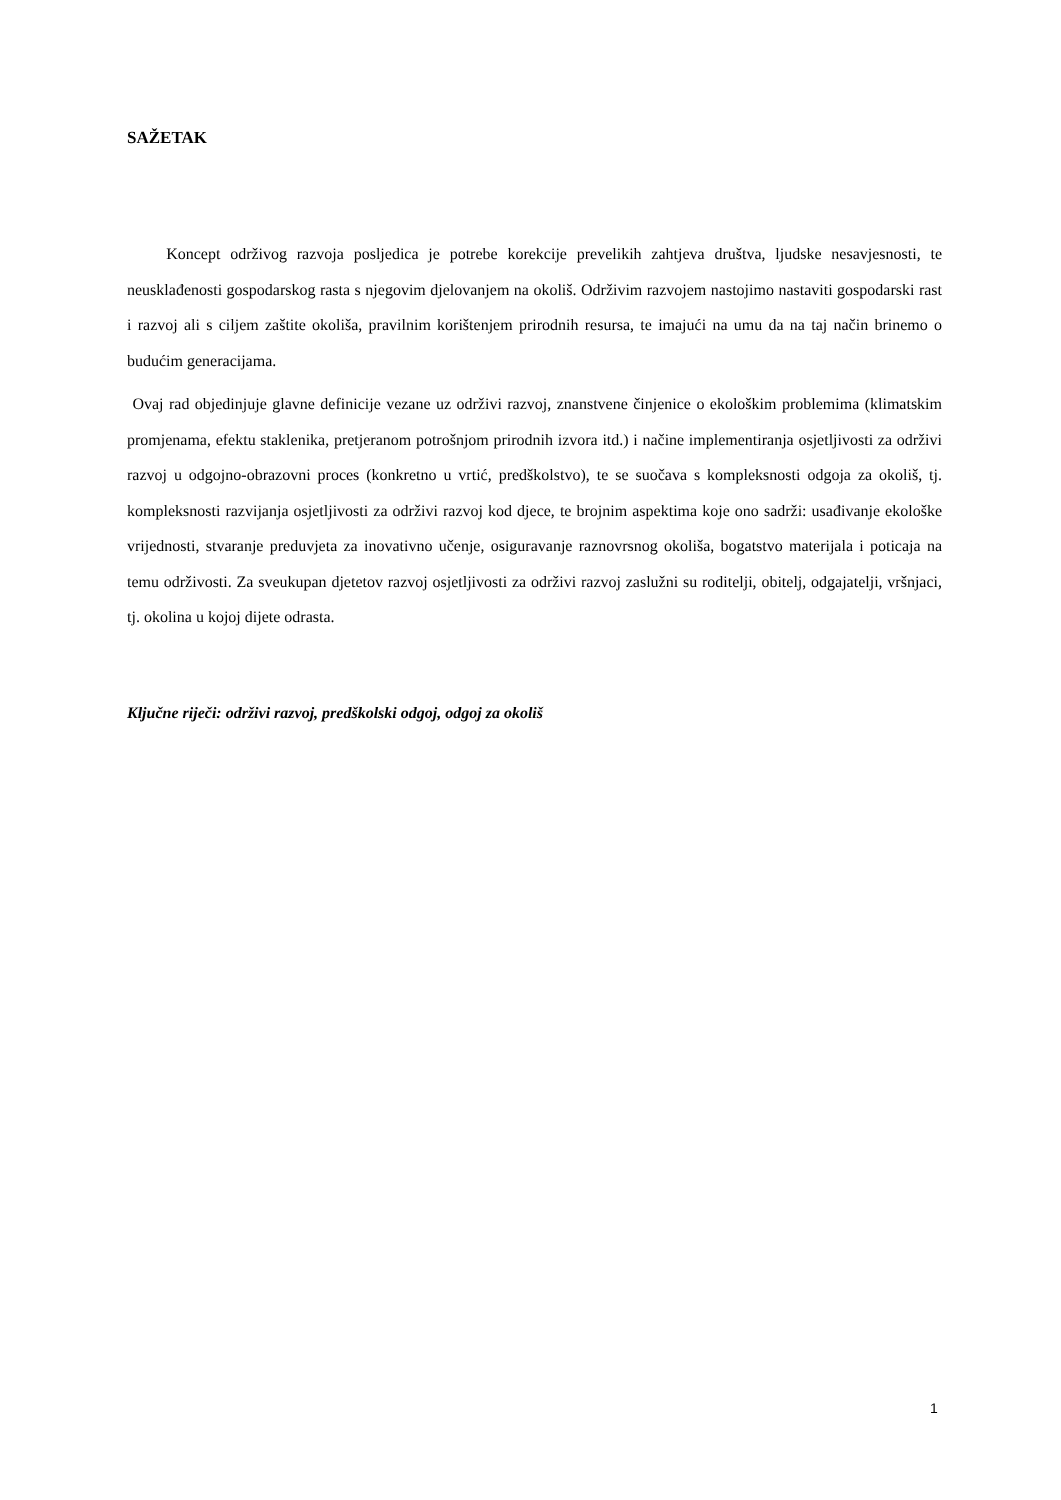SAŽETAK
Koncept održivog razvoja posljedica je potrebe korekcije prevelikih zahtjeva društva, ljudske nesavjesnosti, te neusklađenosti gospodarskog rasta s njegovim djelovanjem na okoliš. Održivim razvojem nastojimo nastaviti gospodarski rast i razvoj ali s ciljem zaštite okoliša, pravilnim korištenjem prirodnih resursa, te imajući na umu da na taj način brinemo o budućim generacijama.
Ovaj rad objedinjuje glavne definicije vezane uz održivi razvoj, znanstvene činjenice o ekološkim problemima (klimatskim promjenama, efektu staklenika, pretjeranom potrošnjom prirodnih izvora itd.) i načine implementiranja osjetljivosti za održivi razvoj u odgojno-obrazovni proces (konkretno u vrtić, predškolstvo), te se suočava s kompleksnosti odgoja za okoliš, tj. kompleksnosti razvijanja osjetljivosti za održivi razvoj kod djece, te brojnim aspektima koje ono sadrži: usađivanje ekološke vrijednosti, stvaranje preduvjeta za inovativno učenje, osiguravanje raznovrsnog okoliša, bogatstvo materijala i poticaja na temu održivosti. Za sveukupan djetetov razvoj osjetljivosti za održivi razvoj zaslužni su roditelji, obitelj, odgajatelji, vršnjaci, tj. okolina u kojoj dijete odrasta.
Ključne riječi: održivi razvoj, predškolski odgoj, odgoj za okoliš
1